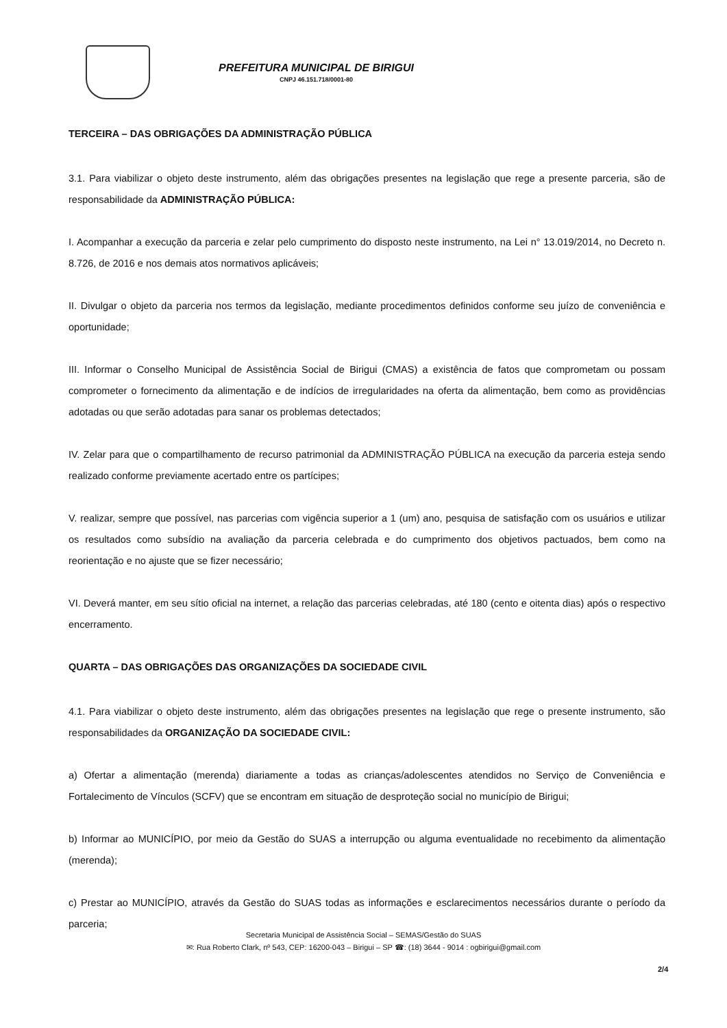PREFEITURA MUNICIPAL DE BIRIGUI
CNPJ 46.151.718/0001-80
TERCEIRA – DAS OBRIGAÇÕES DA ADMINISTRAÇÃO PÚBLICA
3.1. Para viabilizar o objeto deste instrumento, além das obrigações presentes na legislação que rege a presente parceria, são de responsabilidade da ADMINISTRAÇÃO PÚBLICA:
I. Acompanhar a execução da parceria e zelar pelo cumprimento do disposto neste instrumento, na Lei n° 13.019/2014, no Decreto n. 8.726, de 2016 e nos demais atos normativos aplicáveis;
II. Divulgar o objeto da parceria nos termos da legislação, mediante procedimentos definidos conforme seu juízo de conveniência e oportunidade;
III. Informar o Conselho Municipal de Assistência Social de Birigui (CMAS) a existência de fatos que comprometam ou possam comprometer o fornecimento da alimentação e de indícios de irregularidades na oferta da alimentação, bem como as providências adotadas ou que serão adotadas para sanar os problemas detectados;
IV. Zelar para que o compartilhamento de recurso patrimonial da ADMINISTRAÇÃO PÚBLICA na execução da parceria esteja sendo realizado conforme previamente acertado entre os partícipes;
V. realizar, sempre que possível, nas parcerias com vigência superior a 1 (um) ano, pesquisa de satisfação com os usuários e utilizar os resultados como subsídio na avaliação da parceria celebrada e do cumprimento dos objetivos pactuados, bem como na reorientação e no ajuste que se fizer necessário;
VI. Deverá manter, em seu sítio oficial na internet, a relação das parcerias celebradas, até 180 (cento e oitenta dias) após o respectivo encerramento.
QUARTA – DAS OBRIGAÇÕES DAS ORGANIZAÇÕES DA SOCIEDADE CIVIL
4.1. Para viabilizar o objeto deste instrumento, além das obrigações presentes na legislação que rege o presente instrumento, são responsabilidades da ORGANIZAÇÃO DA SOCIEDADE CIVIL:
a) Ofertar a alimentação (merenda) diariamente a todas as crianças/adolescentes atendidos no Serviço de Conveniência e Fortalecimento de Vínculos (SCFV) que se encontram em situação de desproteção social no município de Birigui;
b) Informar ao MUNICÍPIO, por meio da Gestão do SUAS a interrupção ou alguma eventualidade no recebimento da alimentação (merenda);
c) Prestar ao MUNICÍPIO, através da Gestão do SUAS todas as informações e esclarecimentos necessários durante o período da parceria;
Secretaria Municipal de Assistência Social – SEMAS/Gestão do SUAS
✉: Rua Roberto Clark, nº 543, CEP: 16200-043 – Birigui – SP ☎: (18) 3644 - 9014 : ogbirigui@gmail.com
2/4